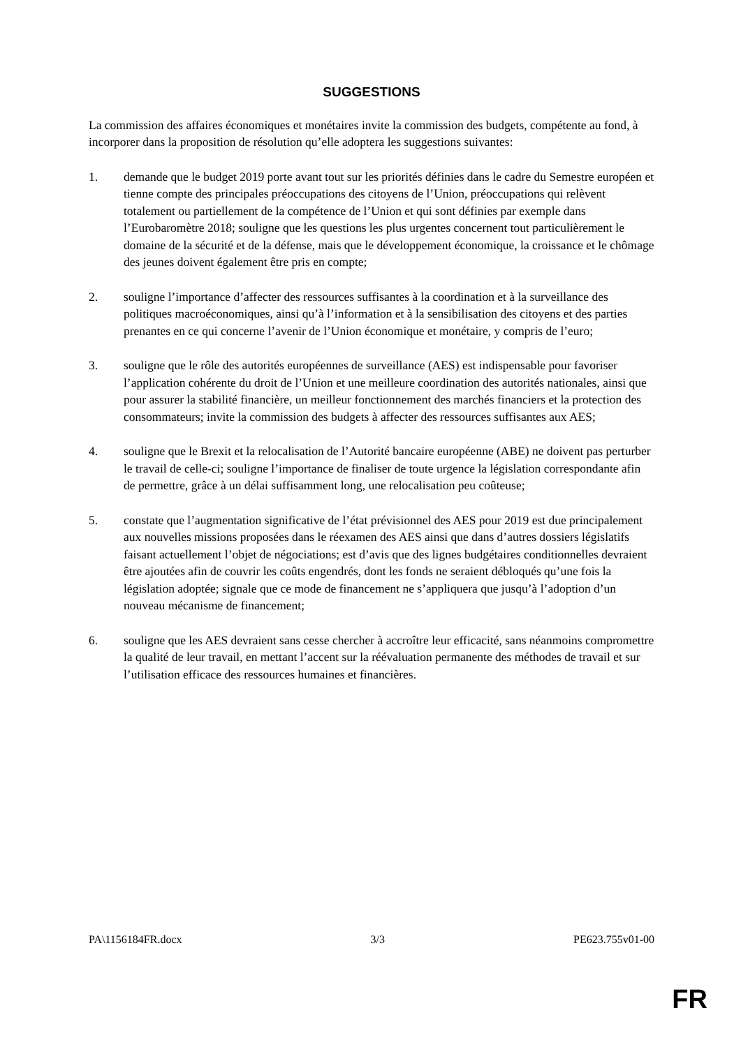SUGGESTIONS
La commission des affaires économiques et monétaires invite la commission des budgets, compétente au fond, à incorporer dans la proposition de résolution qu’elle adoptera les suggestions suivantes:
1. demande que le budget 2019 porte avant tout sur les priorités définies dans le cadre du Semestre européen et tienne compte des principales préoccupations des citoyens de l’Union, préoccupations qui relèvent totalement ou partiellement de la compétence de l’Union et qui sont définies par exemple dans l’Eurobaromètre 2018; souligne que les questions les plus urgentes concernent tout particulièrement le domaine de la sécurité et de la défense, mais que le développement économique, la croissance et le chômage des jeunes doivent également être pris en compte;
2. souligne l’importance d’affecter des ressources suffisantes à la coordination et à la surveillance des politiques macroéconomiques, ainsi qu’à l’information et à la sensibilisation des citoyens et des parties prenantes en ce qui concerne l’avenir de l’Union économique et monétaire, y compris de l’euro;
3. souligne que le rôle des autorités européennes de surveillance (AES) est indispensable pour favoriser l’application cohérente du droit de l’Union et une meilleure coordination des autorités nationales, ainsi que pour assurer la stabilité financière, un meilleur fonctionnement des marchés financiers et la protection des consommateurs; invite la commission des budgets à affecter des ressources suffisantes aux AES;
4. souligne que le Brexit et la relocalisation de l’Autorité bancaire européenne (ABE) ne doivent pas perturber le travail de celle-ci; souligne l’importance de finaliser de toute urgence la législation correspondante afin de permettre, grâce à un délai suffisamment long, une relocalisation peu coûteuse;
5. constate que l’augmentation significative de l’état prévisionnel des AES pour 2019 est due principalement aux nouvelles missions proposées dans le réexamen des AES ainsi que dans d’autres dossiers législatifs faisant actuellement l’objet de négociations; est d’avis que des lignes budgétaires conditionnelles devraient être ajoutées afin de couvrir les coûts engendrés, dont les fonds ne seraient débloqués qu’une fois la législation adoptée; signale que ce mode de financement ne s’appliquera que jusqu’à l’adoption d’un nouveau mécanisme de financement;
6. souligne que les AES devraient sans cesse chercher à accroître leur efficacité, sans néanmoins compromettre la qualité de leur travail, en mettant l’accent sur la réévaluation permanente des méthodes de travail et sur l’utilisation efficace des ressources humaines et financières.
PA\1156184FR.docx 3/3 PE623.755v01-00
FR